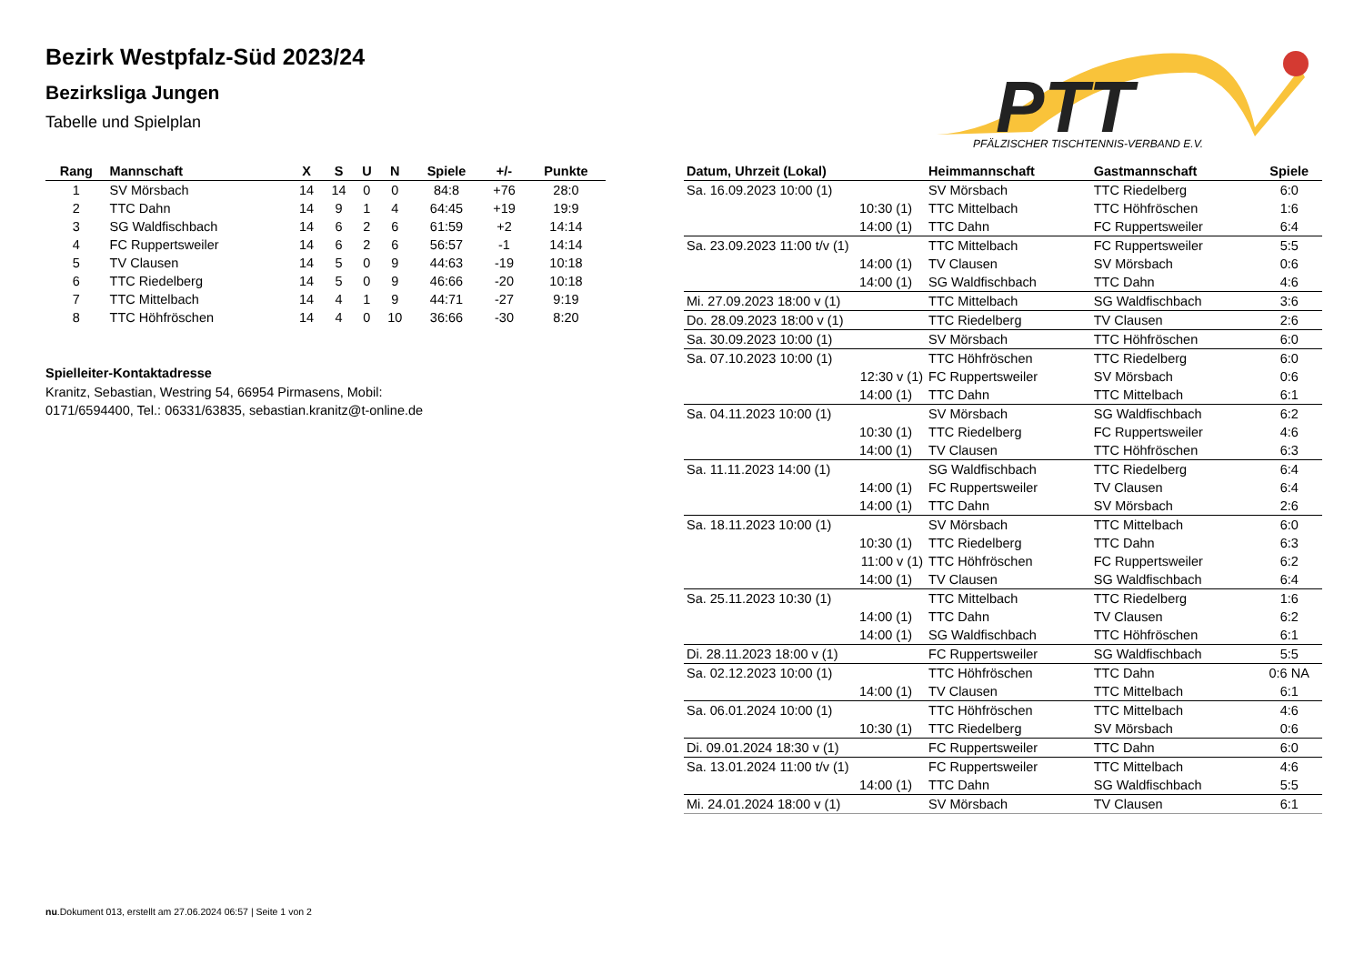Bezirk Westpfalz-Süd 2023/24
Bezirksliga Jungen
Tabelle und Spielplan
PTT
PFÄLZISCHER TISCHTENNIS-VERBAND E.V.
| Rang | Mannschaft | X | S | U | N | Spiele | +/- | Punkte |
| --- | --- | --- | --- | --- | --- | --- | --- | --- |
| 1 | SV Mörsbach | 14 | 14 | 0 | 0 | 84:8 | +76 | 28:0 |
| 2 | TTC Dahn | 14 | 9 | 1 | 4 | 64:45 | +19 | 19:9 |
| 3 | SG Waldfischbach | 14 | 6 | 2 | 6 | 61:59 | +2 | 14:14 |
| 4 | FC Ruppertsweiler | 14 | 6 | 2 | 6 | 56:57 | -1 | 14:14 |
| 5 | TV Clausen | 14 | 5 | 0 | 9 | 44:63 | -19 | 10:18 |
| 6 | TTC Riedelberg | 14 | 5 | 0 | 9 | 46:66 | -20 | 10:18 |
| 7 | TTC Mittelbach | 14 | 4 | 1 | 9 | 44:71 | -27 | 9:19 |
| 8 | TTC Höhfröschen | 14 | 4 | 0 | 10 | 36:66 | -30 | 8:20 |
Spielleiter-Kontaktadresse
Kranitz, Sebastian, Westring 54, 66954 Pirmasens, Mobil:
0171/6594400, Tel.: 06331/63835, sebastian.kranitz@t-online.de
| Datum, Uhrzeit (Lokal) | Heimmannschaft | Gastmannschaft | Spiele |
| --- | --- | --- | --- |
| Sa. 16.09.2023 10:00 (1) | SV Mörsbach | TTC Riedelberg | 6:0 |
| 10:30 (1) | TTC Mittelbach | TTC Höhfröschen | 1:6 |
| 14:00 (1) | TTC Dahn | FC Ruppertsweiler | 6:4 |
| Sa. 23.09.2023 11:00 t/v (1) | TTC Mittelbach | FC Ruppertsweiler | 5:5 |
| 14:00 (1) | TV Clausen | SV Mörsbach | 0:6 |
| 14:00 (1) | SG Waldfischbach | TTC Dahn | 4:6 |
| Mi. 27.09.2023 18:00 v (1) | TTC Mittelbach | SG Waldfischbach | 3:6 |
| Do. 28.09.2023 18:00 v (1) | TTC Riedelberg | TV Clausen | 2:6 |
| Sa. 30.09.2023 10:00 (1) | SV Mörsbach | TTC Höhfröschen | 6:0 |
| Sa. 07.10.2023 10:00 (1) | TTC Höhfröschen | TTC Riedelberg | 6:0 |
| 12:30 v (1) | FC Ruppertsweiler | SV Mörsbach | 0:6 |
| 14:00 (1) | TTC Dahn | TTC Mittelbach | 6:1 |
| Sa. 04.11.2023 10:00 (1) | SV Mörsbach | SG Waldfischbach | 6:2 |
| 10:30 (1) | TTC Riedelberg | FC Ruppertsweiler | 4:6 |
| 14:00 (1) | TV Clausen | TTC Höhfröschen | 6:3 |
| Sa. 11.11.2023 14:00 (1) | SG Waldfischbach | TTC Riedelberg | 6:4 |
| 14:00 (1) | FC Ruppertsweiler | TV Clausen | 6:4 |
| 14:00 (1) | TTC Dahn | SV Mörsbach | 2:6 |
| Sa. 18.11.2023 10:00 (1) | SV Mörsbach | TTC Mittelbach | 6:0 |
| 10:30 (1) | TTC Riedelberg | TTC Dahn | 6:3 |
| 11:00 v (1) | TTC Höhfröschen | FC Ruppertsweiler | 6:2 |
| 14:00 (1) | TV Clausen | SG Waldfischbach | 6:4 |
| Sa. 25.11.2023 10:30 (1) | TTC Mittelbach | TTC Riedelberg | 1:6 |
| 14:00 (1) | TTC Dahn | TV Clausen | 6:2 |
| 14:00 (1) | SG Waldfischbach | TTC Höhfröschen | 6:1 |
| Di. 28.11.2023 18:00 v (1) | FC Ruppertsweiler | SG Waldfischbach | 5:5 |
| Sa. 02.12.2023 10:00 (1) | TTC Höhfröschen | TTC Dahn | 0:6 NA |
| 14:00 (1) | TV Clausen | TTC Mittelbach | 6:1 |
| Sa. 06.01.2024 10:00 (1) | TTC Höhfröschen | TTC Mittelbach | 4:6 |
| 10:30 (1) | TTC Riedelberg | SV Mörsbach | 0:6 |
| Di. 09.01.2024 18:30 v (1) | FC Ruppertsweiler | TTC Dahn | 6:0 |
| Sa. 13.01.2024 11:00 t/v (1) | FC Ruppertsweiler | TTC Mittelbach | 4:6 |
| 14:00 (1) | TTC Dahn | SG Waldfischbach | 5:5 |
| Mi. 24.01.2024 18:00 v (1) | SV Mörsbach | TV Clausen | 6:1 |
nu.Dokument 013, erstellt am 27.06.2024 06:57 | Seite 1 von 2